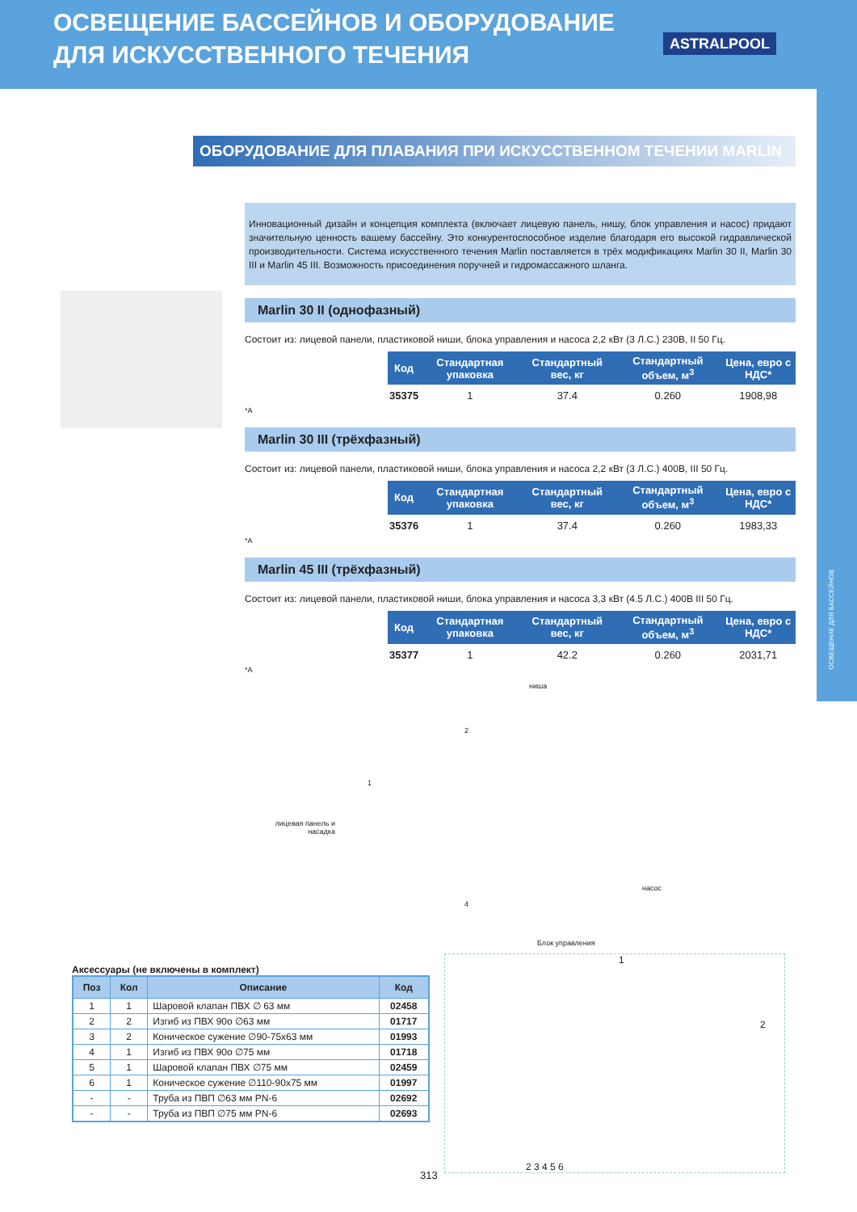ОСВЕЩЕНИЕ БАССЕЙНОВ И ОБОРУДОВАНИЕ
ДЛЯ ИСКУССТВЕННОГО ТЕЧЕНИЯ
ASTRALPOOL
ОСВЕЩЕНИЕ ДЛЯ БАССЕЙНОВ
ОБОРУДОВАНИЕ ДЛЯ ПЛАВАНИЯ ПРИ ИСКУССТВЕННОМ ТЕЧЕНИИ MARLIN
Инновационный дизайн и концепция комплекта (включает лицевую панель, нишу, блок управления и насос) придают значительную ценность вашему бассейну. Это конкурентоспособное изделие благодаря его высокой гидравлической производительности. Система искусственного течения Marlin поставляется в трёх модификациях Marlin 30 II, Marlin 30 III и Marlin 45 III. Возможность присоединения поручней и гидромассажного шланга.
Marlin 30 II (однофазный)
Состоит из: лицевой панели, пластиковой ниши, блока управления и насоса 2,2 кВт (3 Л.С.) 230В, II 50 Гц.
| Код | Стандартная упаковка | Стандартный вес, кг | Стандартный объем, м<sup>3</sup> | Цена, евро с НДС* |
| --- | --- | --- | --- | --- |
| 35375 | 1 | 37.4 | 0.260 | 1908,98 |
*A
Marlin 30 III (трёхфазный)
Состоит из: лицевой панели, пластиковой ниши, блока управления и насоса 2,2 кВт (3 Л.С.) 400В, III 50 Гц.
| Код | Стандартная упаковка | Стандартный вес, кг | Стандартный объем, м<sup>3</sup> | Цена, евро с НДС* |
| --- | --- | --- | --- | --- |
| 35376 | 1 | 37.4 | 0.260 | 1983,33 |
*A
Marlin 45 III (трёхфазный)
Состоит из: лицевой панели, пластиковой ниши, блока управления и насоса 3,3 кВт (4.5 Л.С.) 400В III 50 Гц.
| Код | Стандартная упаковка | Стандартный вес, кг | Стандартный объем, м<sup>3</sup> | Цена, евро с НДС* |
| --- | --- | --- | --- | --- |
| 35377 | 1 | 42.2 | 0.260 | 2031,71 |
*A
ниша
2
лицевая панель и насадка
1
насос
4
Блок управления
Аксессуары (не включены в комплект)
| Поз | Кол | Описание | Код |
| --- | --- | --- | --- |
| 1 | 1 | Шаровой клапан ПВХ ∅ 63 мм | 02458 |
| 2 | 2 | Изгиб из ПВХ 90о ∅63 мм | 01717 |
| 3 | 2 | Коническое сужение ∅90-75x63 мм | 01993 |
| 4 | 1 | Изгиб из ПВХ 90о ∅75 мм | 01718 |
| 5 | 1 | Шаровой клапан ПВХ ∅75 мм | 02459 |
| 6 | 1 | Коническое сужение ∅110-90x75 мм | 01997 |
| - | - | Труба из ПВП ∅63 мм PN-6 | 02692 |
| - | - | Труба из ПВП ∅75 мм PN-6 | 02693 |
1
2
2 3 4 5 6
313